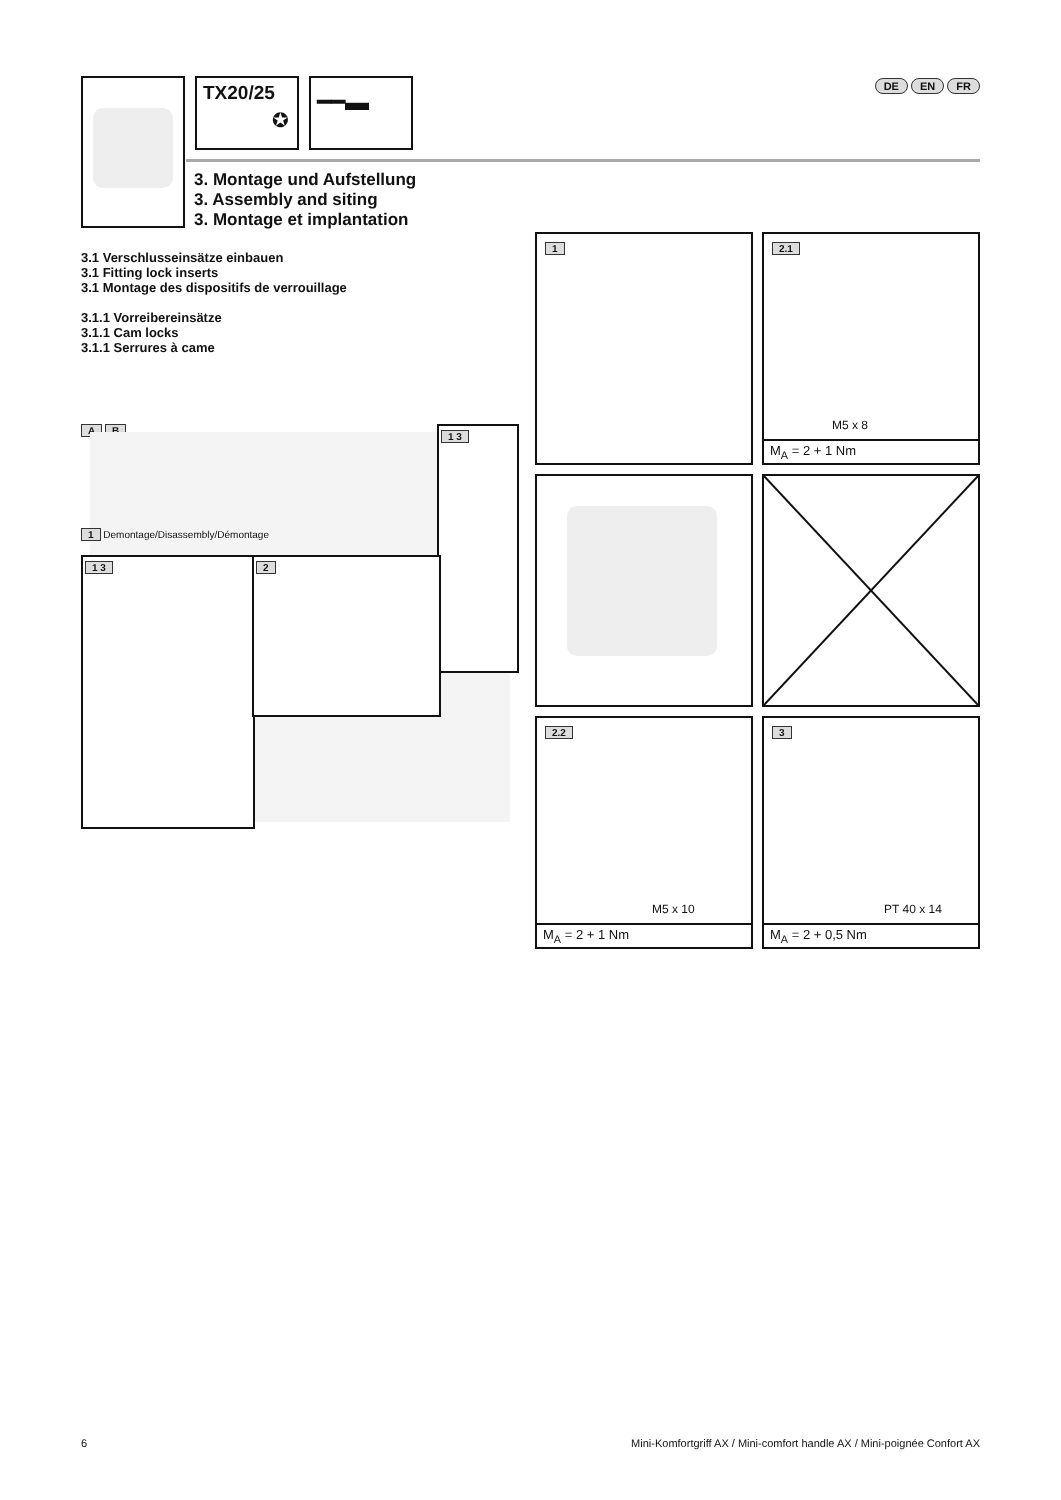TX20/25
✪
━━▬ DE EN FR
3. Montage und Aufstellung
3. Assembly and siting
3. Montage et implantation
3.1 Verschlusseinsätze einbauen
3.1 Fitting lock inserts
3.1 Montage des dispositifs de verrouillage
3.1.1 Vorreibereinsätze
3.1.1 Cam locks
3.1.1 Serrures à came
A B
1 Demontage/Disassembly/Démontage
1 3
1 3 2
1
2.1
M5 x 8
M<sub>A</sub> = 2 + 1 Nm
2.2
M5 x 10
M<sub>A</sub> = 2 + 1 Nm
3
PT 40 x 14
M<sub>A</sub> = 2 + 0,5 Nm
6
Mini-Komfortgriff AX / Mini-comfort handle AX / Mini-poignée Confort AX